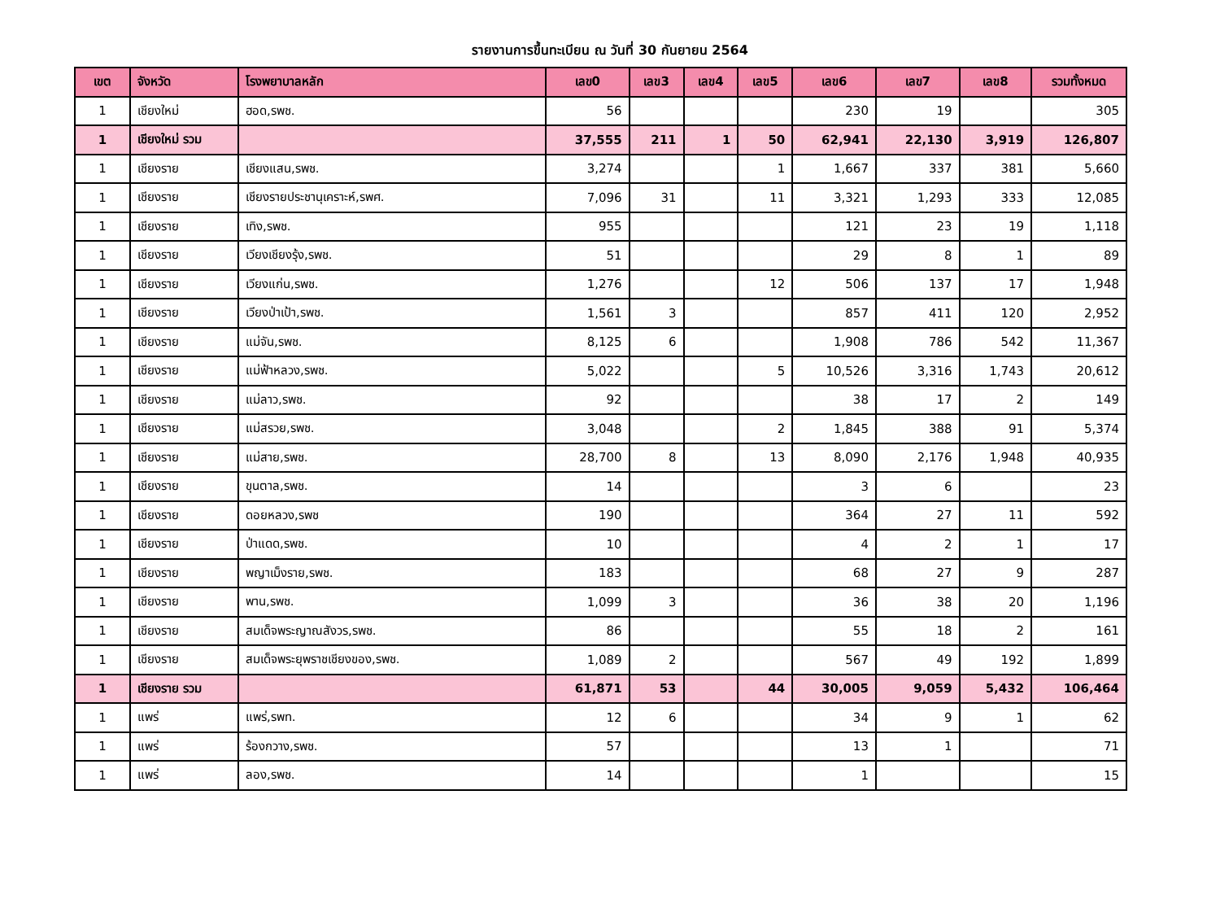รายงานการขึ้นทะเบียน ณ วันที่ 30 กันยายน 2564
| เขต | จังหวัด | โรงพยาบาลหลัก | เลข0 | เลข3 | เลข4 | เลข5 | เลข6 | เลข7 | เลข8 | รวมทั้งหมด |
| --- | --- | --- | --- | --- | --- | --- | --- | --- | --- | --- |
| 1 | เชียงใหม่ | ฮอด,รพช. | 56 | | | | 230 | 19 | | 305 |
| 1 | เชียงใหม่ รวม | | 37,555 | 211 | 1 | 50 | 62,941 | 22,130 | 3,919 | 126,807 |
| 1 | เชียงราย | เชียงแสน,รพช. | 3,274 | | | 1 | 1,667 | 337 | 381 | 5,660 |
| 1 | เชียงราย | เชียงรายประชานุเคราะห์,รพศ. | 7,096 | 31 | | 11 | 3,321 | 1,293 | 333 | 12,085 |
| 1 | เชียงราย | เทิง,รพช. | 955 | | | | 121 | 23 | 19 | 1,118 |
| 1 | เชียงราย | เวียงเชียงรุ้ง,รพช. | 51 | | | | 29 | 8 | 1 | 89 |
| 1 | เชียงราย | เวียงแก่น,รพช. | 1,276 | | | 12 | 506 | 137 | 17 | 1,948 |
| 1 | เชียงราย | เวียงป่าเป้า,รพช. | 1,561 | 3 | | | 857 | 411 | 120 | 2,952 |
| 1 | เชียงราย | แม่จัน,รพช. | 8,125 | 6 | | | 1,908 | 786 | 542 | 11,367 |
| 1 | เชียงราย | แม่ฟ้าหลวง,รพช. | 5,022 | | | 5 | 10,526 | 3,316 | 1,743 | 20,612 |
| 1 | เชียงราย | แม่ลาว,รพช. | 92 | | | | 38 | 17 | 2 | 149 |
| 1 | เชียงราย | แม่สรวย,รพช. | 3,048 | | | 2 | 1,845 | 388 | 91 | 5,374 |
| 1 | เชียงราย | แม่สาย,รพช. | 28,700 | 8 | | 13 | 8,090 | 2,176 | 1,948 | 40,935 |
| 1 | เชียงราย | ขุนตาล,รพช. | 14 | | | | 3 | 6 | | 23 |
| 1 | เชียงราย | ดอยหลวง,รพช | 190 | | | | 364 | 27 | 11 | 592 |
| 1 | เชียงราย | ป่าแดด,รพช. | 10 | | | | 4 | 2 | 1 | 17 |
| 1 | เชียงราย | พญาเม็งราย,รพช. | 183 | | | | 68 | 27 | 9 | 287 |
| 1 | เชียงราย | พาน,รพช. | 1,099 | 3 | | | 36 | 38 | 20 | 1,196 |
| 1 | เชียงราย | สมเด็จพระญาณสังวร,รพช. | 86 | | | | 55 | 18 | 2 | 161 |
| 1 | เชียงราย | สมเด็จพระยุพราชเชียงของ,รพช. | 1,089 | 2 | | | 567 | 49 | 192 | 1,899 |
| 1 | เชียงราย รวม | | 61,871 | 53 | | 44 | 30,005 | 9,059 | 5,432 | 106,464 |
| 1 | แพร่ | แพร่,รพท. | 12 | 6 | | | 34 | 9 | 1 | 62 |
| 1 | แพร่ | ร้องกวาง,รพช. | 57 | | | | 13 | 1 | | 71 |
| 1 | แพร่ | ลอง,รพช. | 14 | | | | 1 | | | 15 |